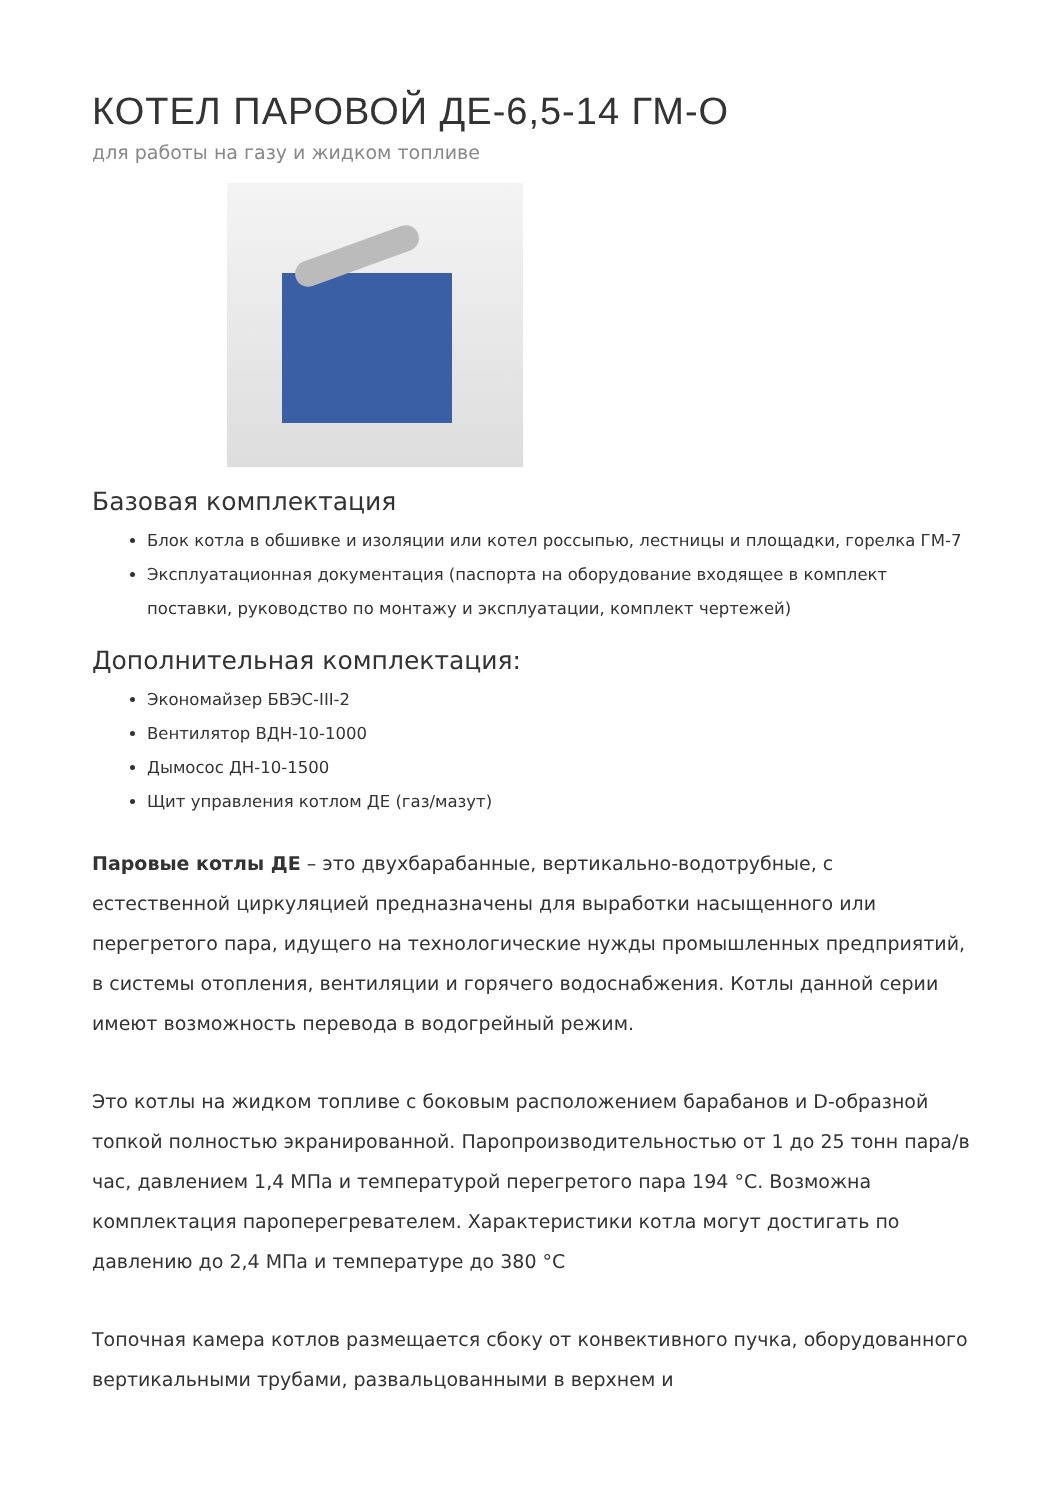КОТЕЛ ПАРОВОЙ ДЕ-6,5-14 ГМ-О
для работы на газу и жидком топливе
Базовая комплектация
Блок котла в обшивке и изоляции или котел россыпью, лестницы и площадки, горелка ГМ-7
Эксплуатационная документация (паспорта на оборудование входящее в комплект поставки, руководство по монтажу и эксплуатации, комплект чертежей)
Дополнительная комплектация:
Экономайзер БВЭС-III-2
Вентилятор ВДН-10-1000
Дымосос ДН-10-1500
Щит управления котлом ДЕ (газ/мазут)
Паровые котлы ДЕ – это двухбарабанные, вертикально-водотрубные, с естественной циркуляцией предназначены для выработки насыщенного или перегретого пара, идущего на технологические нужды промышленных предприятий, в системы отопления, вентиляции и горячего водоснабжения. Котлы данной серии имеют возможность перевода в водогрейный режим.
Это котлы на жидком топливе с боковым расположением барабанов и D-образной топкой полностью экранированной. Паропроизводительностью от 1 до 25 тонн пара/в час, давлением 1,4 МПа и температурой перегретого пара 194 °С. Возможна комплектация пароперегревателем. Характеристики котла могут достигать по давлению до 2,4 МПа и температуре до 380 °С
Топочная камера котлов размещается сбоку от конвективного пучка, оборудованного вертикальными трубами, развальцованными в верхнем и